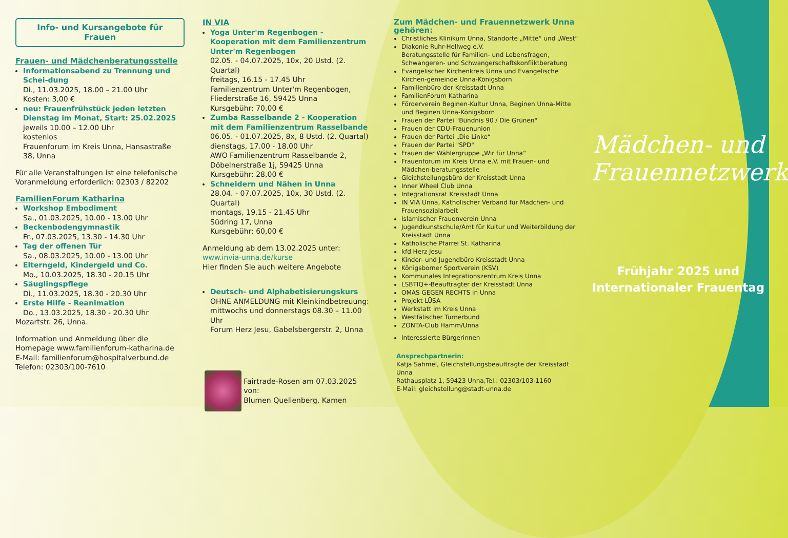Info- und Kursangebote für Frauen
Frauen- und Mädchenberatungsstelle
Informationsabend zu Trennung und Schei-dung
Di., 11.03.2025, 18.00 – 21.00 Uhr
Kosten: 3,00 €
neu: Frauenfrühstück jeden letzten Dienstag im Monat, Start: 25.02.2025
jeweils 10.00 – 12.00 Uhr
kostenlos
Frauenforum im Kreis Unna, Hansastraße 38, Unna
Für alle Veranstaltungen ist eine telefonische Voranmeldung erforderlich: 02303 / 82202
FamilienForum Katharina
Workshop Embodiment
Sa., 01.03.2025, 10.00 - 13.00 Uhr
Beckenbodengymnastik
Fr., 07.03.2025, 13.30 - 14.30 Uhr
Tag der offenen Tür
Sa., 08.03.2025, 10.00 - 13.00 Uhr
Elterngeld, Kindergeld und Co.
Mo., 10.03.2025, 18.30 - 20.15 Uhr
Säuglingspflege
Di., 11.03.2025, 18.30 - 20.30 Uhr
Erste Hilfe - Reanimation
Do., 13.03.2025, 18.30 - 20.30 Uhr
Mozartstr. 26, Unna.
Information und Anmeldung über die Homepage www.familienforum-katharina.de
E-Mail: familienforum@hospitalverbund.de
Telefon: 02303/100-7610
IN VIA
Yoga Unter'm Regenbogen - Kooperation mit dem Familienzentrum Unter'm Regenbogen
02.05. - 04.07.2025, 10x, 20 Ustd. (2. Quartal)
freitags, 16.15 - 17.45 Uhr
Familienzentrum Unter'm Regenbogen, Fliederstraße 16, 59425 Unna
Kursgebühr: 70,00 €
Zumba Rasselbande 2 - Kooperation mit dem Familienzentrum Rasselbande
06.05. - 01.07.2025, 8x, 8 Ustd. (2. Quartal)
dienstags, 17.00 - 18.00 Uhr
AWO Familienzentrum Rasselbande 2, Döbelnerstraße 1j, 59425 Unna
Kursgebühr: 28,00 €
Schneidern und Nähen in Unna
28.04. - 07.07.2025, 10x, 30 Ustd. (2. Quartal)
montags, 19.15 - 21.45 Uhr
Südring 17, Unna
Kursgebühr: 60,00 €
Anmeldung ab dem 13.02.2025 unter:
www.invia-unna.de/kurse
Hier finden Sie auch weitere Angebote
Deutsch- und Alphabetisierungskurs
OHNE ANMELDUNG mit Kleinkindbetreuung: mittwochs und donnerstags 08.30 – 11.00 Uhr
Forum Herz Jesu, Gabelsbergerstr. 2, Unna
Fairtrade-Rosen am 07.03.2025 von:
Blumen Quellenberg, Kamen
Zum Mädchen- und Frauennetzwerk Unna gehören:
Christliches Klinikum Unna, Standorte „Mitte“ und „West“
Diakonie Ruhr-Hellweg e.V.
Beratungsstelle für Familien- und Lebensfragen, Schwangeren- und Schwangerschaftskonfliktberatung
Evangelischer Kirchenkreis Unna und Evangelische Kirchen-gemeinde Unna-Königsborn
Familienbüro der Kreisstadt Unna
FamilienForum Katharina
Förderverein Beginen-Kultur Unna, Beginen Unna-Mitte und Beginen Unna-Königsborn
Frauen der Partei "Bündnis 90 / Die Grünen"
Frauen der CDU-Frauenunion
Frauen der Partei „Die Linke“
Frauen der Partei "SPD"
Frauen der Wählergruppe „Wir für Unna“
Frauenforum im Kreis Unna e.V. mit Frauen- und Mädchen-beratungsstelle
Gleichstellungsbüro der Kreisstadt Unna
Inner Wheel Club Unna
Integrationsrat Kreisstadt Unna
IN VIA Unna, Katholischer Verband für Mädchen- und Frauensozialarbeit
Islamischer Frauenverein Unna
Jugendkunstschule/Amt für Kultur und Weiterbildung der Kreisstadt Unna
Katholische Pfarrei St. Katharina
kfd Herz Jesu
Kinder- und Jugendbüro Kreisstadt Unna
Königsborner Sportverein (KSV)
Kommunales Integrationszentrum Kreis Unna
LSBTIQ+-Beauftragter der Kreisstadt Unna
OMAS GEGEN RECHTS in Unna
Projekt LÜSA
Werkstatt im Kreis Unna
Westfälischer Turnerbund
ZONTA-Club Hamm/Unna
Interessierte Bürgerinnen
Ansprechpartnerin:
Katja Sahmel, Gleichstellungsbeauftragte der Kreisstadt Unna
Rathausplatz 1, 59423 Unna,Tel.: 02303/103-1160
E-Mail: gleichstellung@stadt-unna.de
Mädchen- und
Frauennetzwerk
Frühjahr 2025 und
Internationaler Frauentag